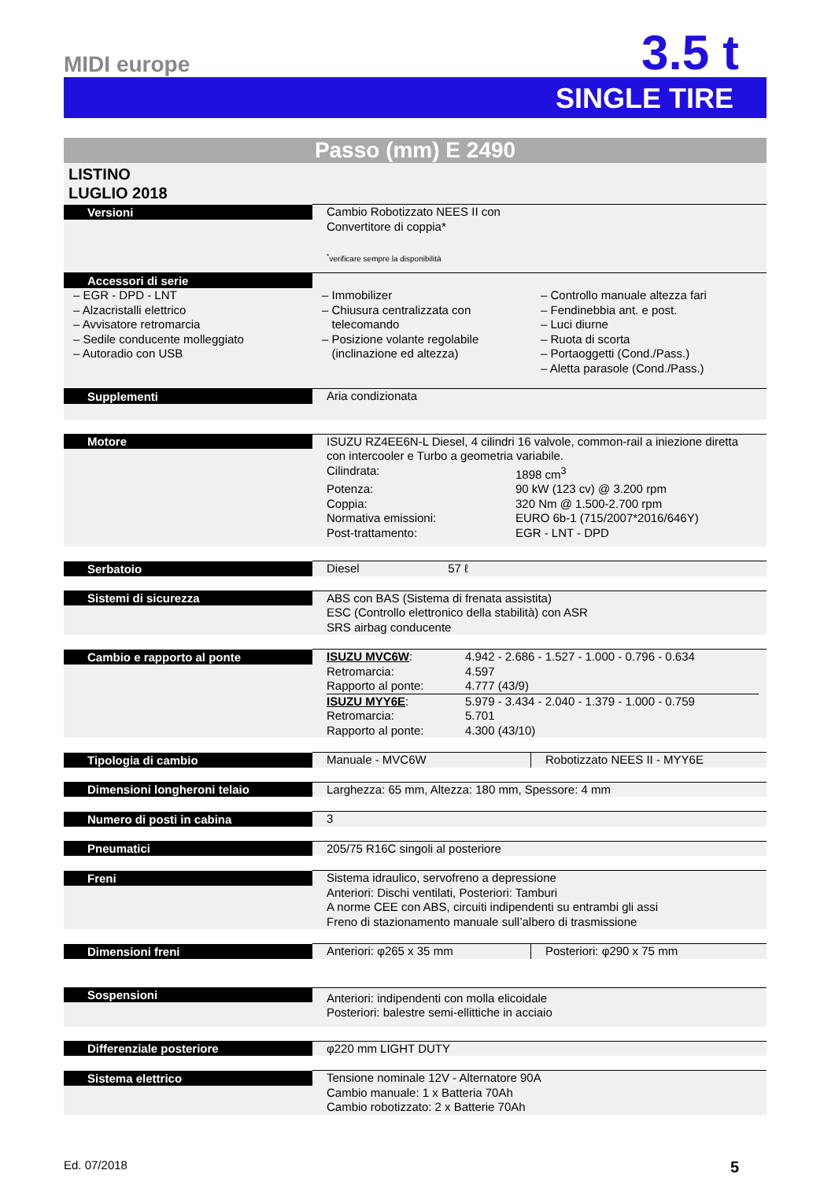MIDI europe
3.5 t
SINGLE TIRE
Passo (mm) E 2490
LISTINO
LUGLIO 2018
| Versioni | Cambio Robotizzato NEES II con Convertitore di coppia* <sup>*</sup> verificare sempre la disponibilità |
| Accessori di serie | |
| – EGR - DPD - LNT – Alzacristalli elettrico – Avvisatore retromarcia – Sedile conducente molleggiato – Autoradio con USB – Immobilizer – Chiusura centralizzata con telecomando – Posizione volante regolabile (inclinazione ed altezza) – Controllo manuale altezza fari – Fendinebbia ant. e post. – Luci diurne – Ruota di scorta – Portaoggetti (Cond./Pass.) – Aletta parasole (Cond./Pass.) | |
| Supplementi | Aria condizionata |
| Motore | ISUZU RZ4EE6N-L Diesel, 4 cilindri 16 valvole, common-rail a iniezione diretta con intercooler e Turbo a geometria variabile. Cilindrata: 1898 cm<sup>3</sup> Potenza: 90 kW (123 cv) @ 3.200 rpm Coppia: 320 Nm @ 1.500-2.700 rpm Normativa emissioni: EURO 6b-1 (715/2007*2016/646Y) Post-trattamento: EGR - LNT - DPD |
| Serbatoio | Diesel 57 ℓ |
| Sistemi di sicurezza | ABS con BAS (Sistema di frenata assistita) ESC (Controllo elettronico della stabilità) con ASR SRS airbag conducente |
| Cambio e rapporto al ponte | ISUZU MVC6W : 4.942 - 2.686 - 1.527 - 1.000 - 0.796 - 0.634 Retromarcia: 4.597 Rapporto al ponte: 4.777 (43/9) ISUZU MYY6E : 5.979 - 3.434 - 2.040 - 1.379 - 1.000 - 0.759 Retromarcia: 5.701 Rapporto al ponte: 4.300 (43/10) |
| Tipologia di cambio | Manuale - MVC6W Robotizzato NEES II - MYY6E |
| Dimensioni longheroni telaio | Larghezza: 65 mm, Altezza: 180 mm, Spessore: 4 mm |
| Numero di posti in cabina | 3 |
| Pneumatici | 205/75 R16C singoli al posteriore |
| Freni | Sistema idraulico, servofreno a depressione Anteriori: Dischi ventilati, Posteriori: Tamburi A norme CEE con ABS, circuiti indipendenti su entrambi gli assi Freno di stazionamento manuale sull’albero di trasmissione |
| Dimensioni freni | Anteriori: φ265 x 35 mm Posteriori: φ290 x 75 mm |
| Sospensioni | Anteriori: indipendenti con molla elicoidale Posteriori: balestre semi-ellittiche in acciaio |
| Differenziale posteriore | φ220 mm LIGHT DUTY |
| Sistema elettrico | Tensione nominale 12V - Alternatore 90A Cambio manuale: 1 x Batteria 70Ah Cambio robotizzato: 2 x Batterie 70Ah |
Ed. 07/2018 5